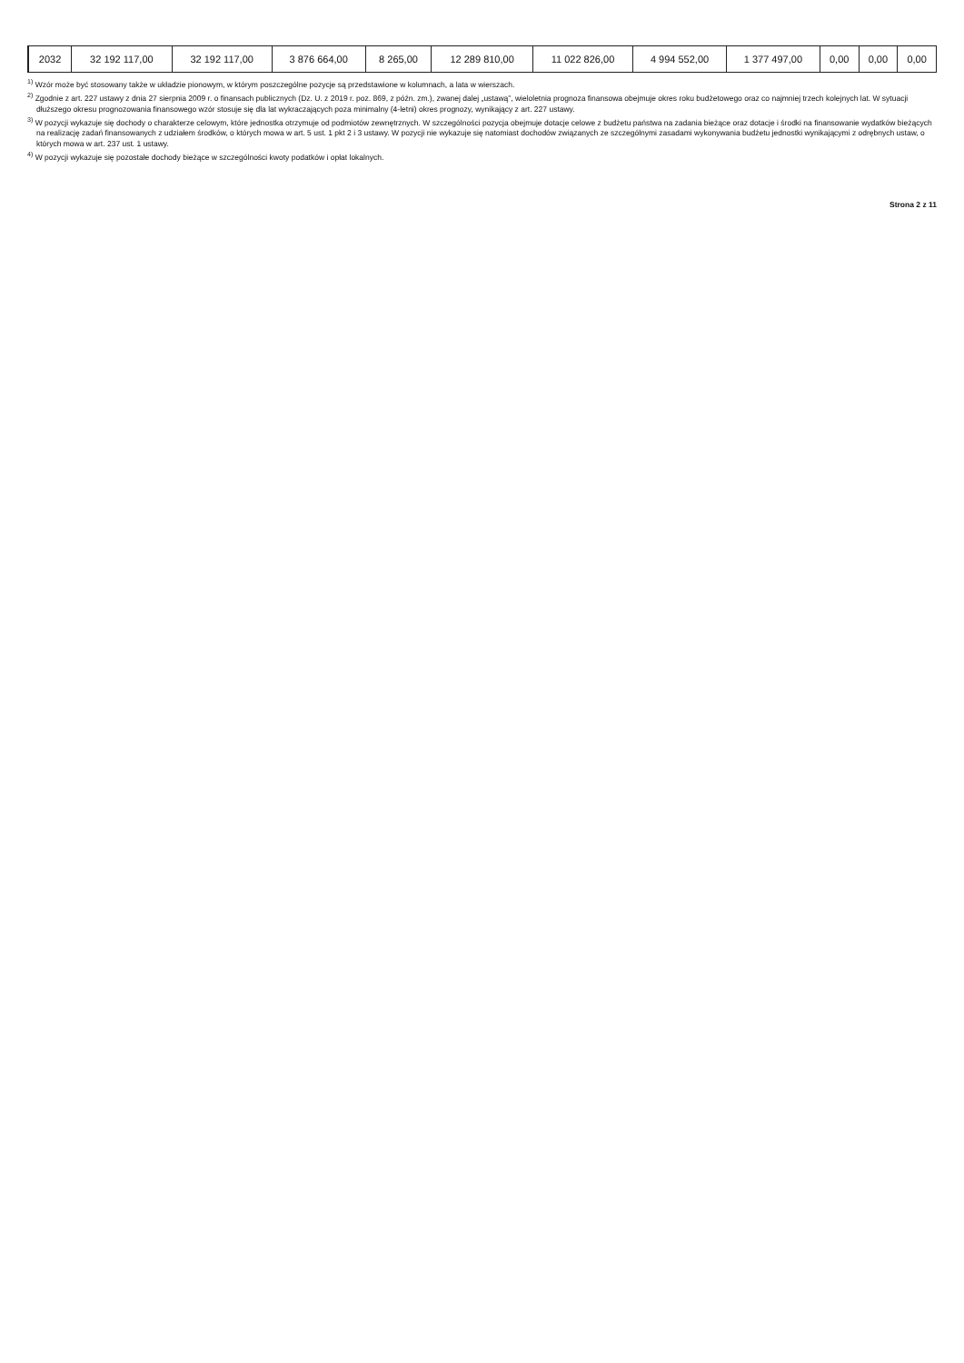| 2032 | 32 192 117,00 | 32 192 117,00 | 3 876 664,00 | 8 265,00 | 12 289 810,00 | 11 022 826,00 | 4 994 552,00 | 1 377 497,00 | 0,00 | 0,00 | 0,00 |
<sup>1)</sup> Wzór może być stosowany także w układzie pionowym, w którym poszczególne pozycje są przedstawione w kolumnach, a lata w wierszach.
<sup>2)</sup> Zgodnie z art. 227 ustawy z dnia 27 sierpnia 2009 r. o finansach publicznych (Dz. U. z 2019 r. poz. 869, z późn. zm.), zwanej dalej „ustawą”, wieloletnia prognoza finansowa obejmuje okres roku budżetowego oraz co najmniej trzech kolejnych lat. W sytuacji dłuższego okresu prognozowania finansowego wzór stosuje się dla lat wykraczających poza minimalny (4-letni) okres prognozy, wynikający z art. 227 ustawy.
<sup>3)</sup> W pozycji wykazuje się dochody o charakterze celowym, które jednostka otrzymuje od podmiotów zewnętrznych. W szczególności pozycja obejmuje dotacje celowe z budżetu państwa na zadania bieżące oraz dotacje i środki na finansowanie wydatków bieżących na realizację zadań finansowanych z udziałem środków, o których mowa w art. 5 ust. 1 pkt 2 i 3 ustawy. W pozycji nie wykazuje się natomiast dochodów związanych ze szczególnymi zasadami wykonywania budżetu jednostki wynikającymi z odrębnych ustaw, o których mowa w art. 237 ust. 1 ustawy.
<sup>4)</sup> W pozycji wykazuje się pozostałe dochody bieżące w szczególności kwoty podatków i opłat lokalnych.
Strona 2 z 11